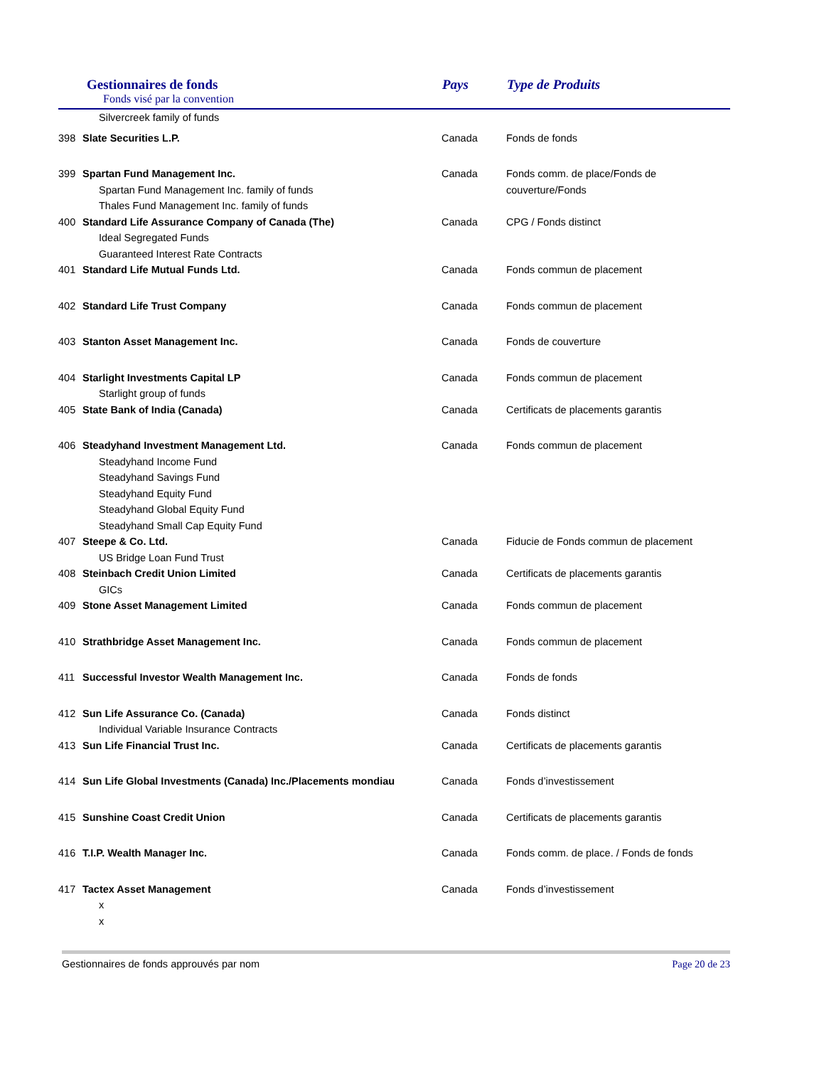Gestionnaires de fonds
Fonds visé par la convention
Pays Type de Produits
| | Silvercreek family of funds | | |
| 398 | Slate Securities L.P. | Canada | Fonds de fonds |
| 399 | Spartan Fund Management Inc. Spartan Fund Management Inc. family of funds Thales Fund Management Inc. family of funds | Canada | Fonds comm. de place/Fonds de couverture/Fonds |
| 400 | Standard Life Assurance Company of Canada (The) Ideal Segregated Funds Guaranteed Interest Rate Contracts | Canada | CPG / Fonds distinct |
| 401 | Standard Life Mutual Funds Ltd. | Canada | Fonds commun de placement |
| 402 | Standard Life Trust Company | Canada | Fonds commun de placement |
| 403 | Stanton Asset Management Inc. | Canada | Fonds de couverture |
| 404 | Starlight Investments Capital LP Starlight group of funds | Canada | Fonds commun de placement |
| 405 | State Bank of India (Canada) | Canada | Certificats de placements garantis |
| 406 | Steadyhand Investment Management Ltd. Steadyhand Income Fund Steadyhand Savings Fund Steadyhand Equity Fund Steadyhand Global Equity Fund Steadyhand Small Cap Equity Fund | Canada | Fonds commun de placement |
| 407 | Steepe & Co. Ltd. US Bridge Loan Fund Trust | Canada | Fiducie de Fonds commun de placement |
| 408 | Steinbach Credit Union Limited GICs | Canada | Certificats de placements garantis |
| 409 | Stone Asset Management Limited | Canada | Fonds commun de placement |
| 410 | Strathbridge Asset Management Inc. | Canada | Fonds commun de placement |
| 411 | Successful Investor Wealth Management Inc. | Canada | Fonds de fonds |
| 412 | Sun Life Assurance Co. (Canada) Individual Variable Insurance Contracts | Canada | Fonds distinct |
| 413 | Sun Life Financial Trust Inc. | Canada | Certificats de placements garantis |
| 414 | Sun Life Global Investments (Canada) Inc./Placements mondiau | Canada | Fonds d’investissement |
| 415 | Sunshine Coast Credit Union | Canada | Certificats de placements garantis |
| 416 | T.I.P. Wealth Manager Inc. | Canada | Fonds comm. de place. / Fonds de fonds |
| 417 | Tactex Asset Management x x | Canada | Fonds d’investissement |
Gestionnaires de fonds approuvés par nom Page 20 de 23